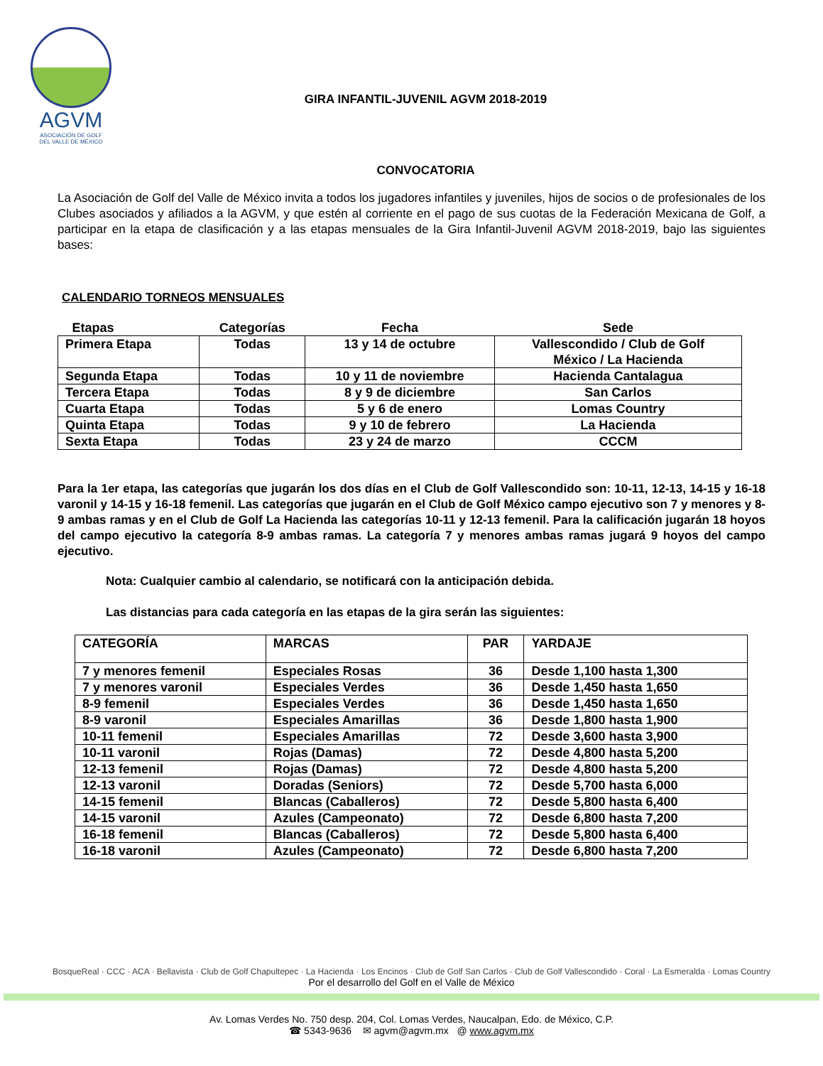AGVM
ASOCIACIÓN DE GOLF
DEL VALLE DE MÉXICO
GIRA INFANTIL-JUVENIL AGVM 2018-2019
CONVOCATORIA
La Asociación de Golf del Valle de México invita a todos los jugadores infantiles y juveniles, hijos de socios o de profesionales de los Clubes asociados y afiliados a la AGVM, y que estén al corriente en el pago de sus cuotas de la Federación Mexicana de Golf, a participar en la etapa de clasificación y a las etapas mensuales de la Gira Infantil-Juvenil AGVM 2018-2019, bajo las siguientes bases:
CALENDARIO TORNEOS MENSUALES
| Etapas | Categorías | Fecha | Sede |
| --- | --- | --- | --- |
| Primera Etapa | Todas | 13 y 14 de octubre | Vallescondido / Club de Golf México / La Hacienda |
| Segunda Etapa | Todas | 10 y 11 de noviembre | Hacienda Cantalagua |
| Tercera Etapa | Todas | 8 y 9 de diciembre | San Carlos |
| Cuarta Etapa | Todas | 5 y 6 de enero | Lomas Country |
| Quinta Etapa | Todas | 9 y 10 de febrero | La Hacienda |
| Sexta Etapa | Todas | 23 y 24 de marzo | CCCM |
Para la 1er etapa, las categorías que jugarán los dos días en el Club de Golf Vallescondido son: 10-11, 12-13, 14-15 y 16-18 varonil y 14-15 y 16-18 femenil. Las categorías que jugarán en el Club de Golf México campo ejecutivo son 7 y menores y 8-9 ambas ramas y en el Club de Golf La Hacienda las categorías 10-11 y 12-13 femenil. Para la calificación jugarán 18 hoyos del campo ejecutivo la categoría 8-9 ambas ramas. La categoría 7 y menores ambas ramas jugará 9 hoyos del campo ejecutivo.
Nota: Cualquier cambio al calendario, se notificará con la anticipación debida.
Las distancias para cada categoría en las etapas de la gira serán las siguientes:
| CATEGORÍA | MARCAS | PAR | YARDAJE |
| 7 y menores femenil | Especiales Rosas | 36 | Desde 1,100 hasta 1,300 |
| 7 y menores varonil | Especiales Verdes | 36 | Desde 1,450 hasta 1,650 |
| 8-9 femenil | Especiales Verdes | 36 | Desde 1,450 hasta 1,650 |
| 8-9 varonil | Especiales Amarillas | 36 | Desde 1,800 hasta 1,900 |
| 10-11 femenil | Especiales Amarillas | 72 | Desde 3,600 hasta 3,900 |
| 10-11 varonil | Rojas (Damas) | 72 | Desde 4,800 hasta 5,200 |
| 12-13 femenil | Rojas (Damas) | 72 | Desde 4,800 hasta 5,200 |
| 12-13 varonil | Doradas (Seniors) | 72 | Desde 5,700 hasta 6,000 |
| 14-15 femenil | Blancas (Caballeros) | 72 | Desde 5,800 hasta 6,400 |
| 14-15 varonil | Azules (Campeonato) | 72 | Desde 6,800 hasta 7,200 |
| 16-18 femenil | Blancas (Caballeros) | 72 | Desde 5,800 hasta 6,400 |
| 16-18 varonil | Azules (Campeonato) | 72 | Desde 6,800 hasta 7,200 |
BosqueReal · CCC · ACA · Bellavista · Club de Golf Chapultepec · La Hacienda · Los Encinos · Club de Golf San Carlos · Club de Golf Vallescondido · Coral · La Esmeralda · Lomas Country
Por el desarrollo del Golf en el Valle de México
Av. Lomas Verdes No. 750 desp. 204, Col. Lomas Verdes, Naucalpan, Edo. de México, C.P.
☎ 5343-9636 ✉ agvm@agvm.mx @ www.agvm.mx